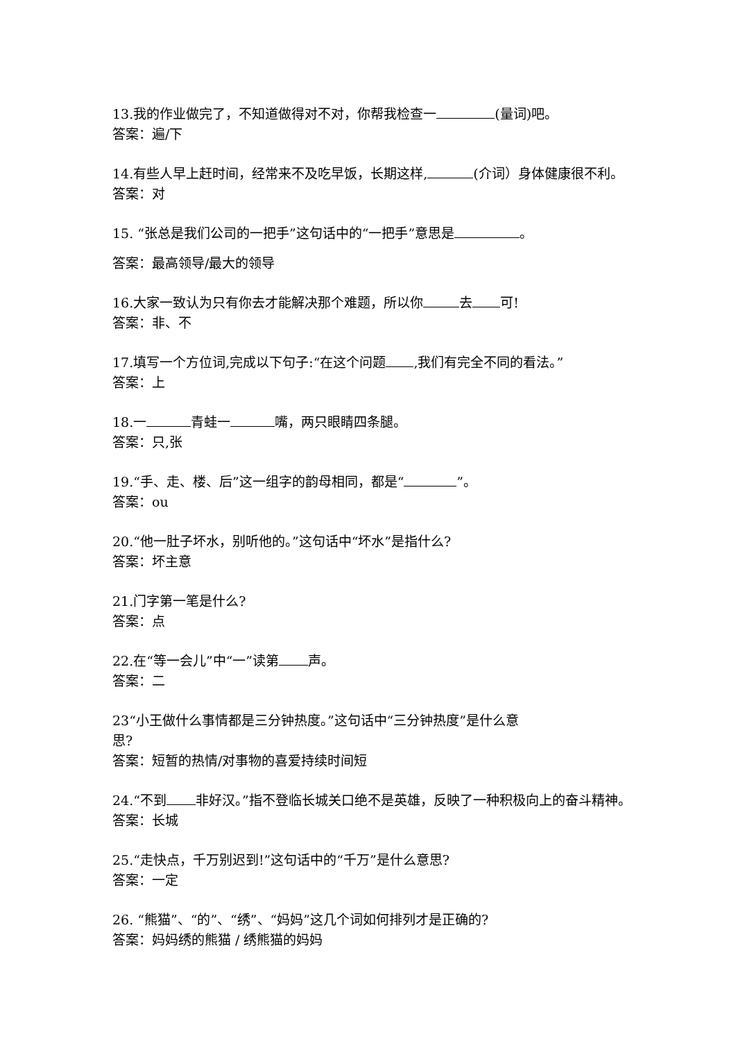13.我的作业做完了，不知道做得对不对，你帮我检查一 (量词)吧。
答案：遍/下
14.有些人早上赶时间，经常来不及吃早饭，长期这样, (介词）身体健康很不利。
答案：对
15. “张总是我们公司的一把手”这句话中的“一把手”意思是 。
答案：最高领导/最大的领导
16.大家一致认为只有你去才能解决那个难题，所以你 去 可!
答案：非、不
17.填写一个方位词,完成以下句子:“在这个问题 ,我们有完全不同的看法。”
答案：上
18.一 青蛙一 嘴，两只眼睛四条腿。
答案：只,张
19.“手、走、楼、后”这一组字的韵母相同，都是“ ”。
答案：ou
20.“他一肚子坏水，别听他的。”这句话中“坏水”是指什么?
答案：坏主意
21.门字第一笔是什么?
答案：点
22.在“等一会儿”中“一”读第 声。
答案：二
23“小王做什么事情都是三分钟热度。”这句话中“三分钟热度”是什么意
思?
答案：短暂的热情/对事物的喜爱持续时间短
24.“不到 非好汉。”指不登临长城关口绝不是英雄，反映了一种积极向上的奋斗精神。
答案：长城
25.“走快点，千万别迟到!”这句话中的“千万”是什么意思?
答案：一定
26. “熊猫”、“的”、“绣”、“妈妈”这几个词如何排列才是正确的?
答案：妈妈绣的熊猫 / 绣熊猫的妈妈